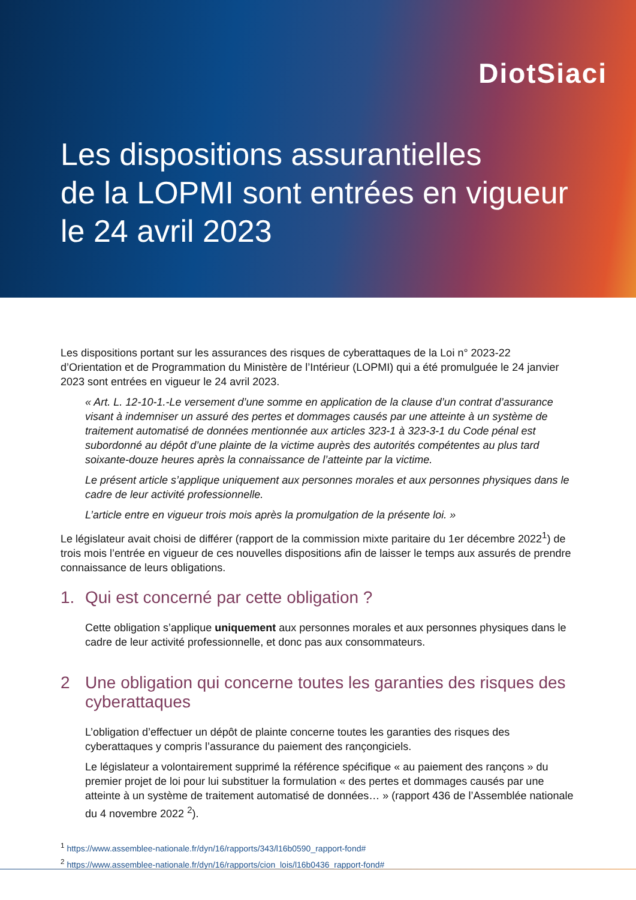DiotSiaci
Les dispositions assurantielles
de la LOPMI sont entrées en vigueur
le 24 avril 2023
Les dispositions portant sur les assurances des risques de cyberattaques de la Loi n° 2023-22 d’Orientation et de Programmation du Ministère de l’Intérieur (LOPMI) qui a été promulguée le 24 janvier 2023 sont entrées en vigueur le 24 avril 2023.
« Art. L. 12-10-1.-Le versement d’une somme en application de la clause d’un contrat d’assurance visant à indemniser un assuré des pertes et dommages causés par une atteinte à un système de traitement automatisé de données mentionnée aux articles 323-1 à 323-3-1 du Code pénal est subordonné au dépôt d’une plainte de la victime auprès des autorités compétentes au plus tard soixante-douze heures après la connaissance de l’atteinte par la victime.
Le présent article s’applique uniquement aux personnes morales et aux personnes physiques dans le cadre de leur activité professionnelle.
L’article entre en vigueur trois mois après la promulgation de la présente loi. »
Le législateur avait choisi de différer (rapport de la commission mixte paritaire du 1er décembre 2022<sup>1</sup>) de trois mois l’entrée en vigueur de ces nouvelles dispositions afin de laisser le temps aux assurés de prendre connaissance de leurs obligations.
1. Qui est concerné par cette obligation ?
Cette obligation s’applique uniquement aux personnes morales et aux personnes physiques dans le cadre de leur activité professionnelle, et donc pas aux consommateurs.
2 Une obligation qui concerne toutes les garanties des risques des cyberattaques
L’obligation d’effectuer un dépôt de plainte concerne toutes les garanties des risques des cyberattaques y compris l’assurance du paiement des rançongiciels.
Le législateur a volontairement supprimé la référence spécifique « au paiement des rançons » du premier projet de loi pour lui substituer la formulation « des pertes et dommages causés par une atteinte à un système de traitement automatisé de données… » (rapport 436 de l’Assemblée nationale du 4 novembre 2022 <sup>2</sup>).
<sup>1</sup> https://www.assemblee-nationale.fr/dyn/16/rapports/343/l16b0590_rapport-fond#
<sup>2</sup> https://www.assemblee-nationale.fr/dyn/16/rapports/cion_lois/l16b0436_rapport-fond#